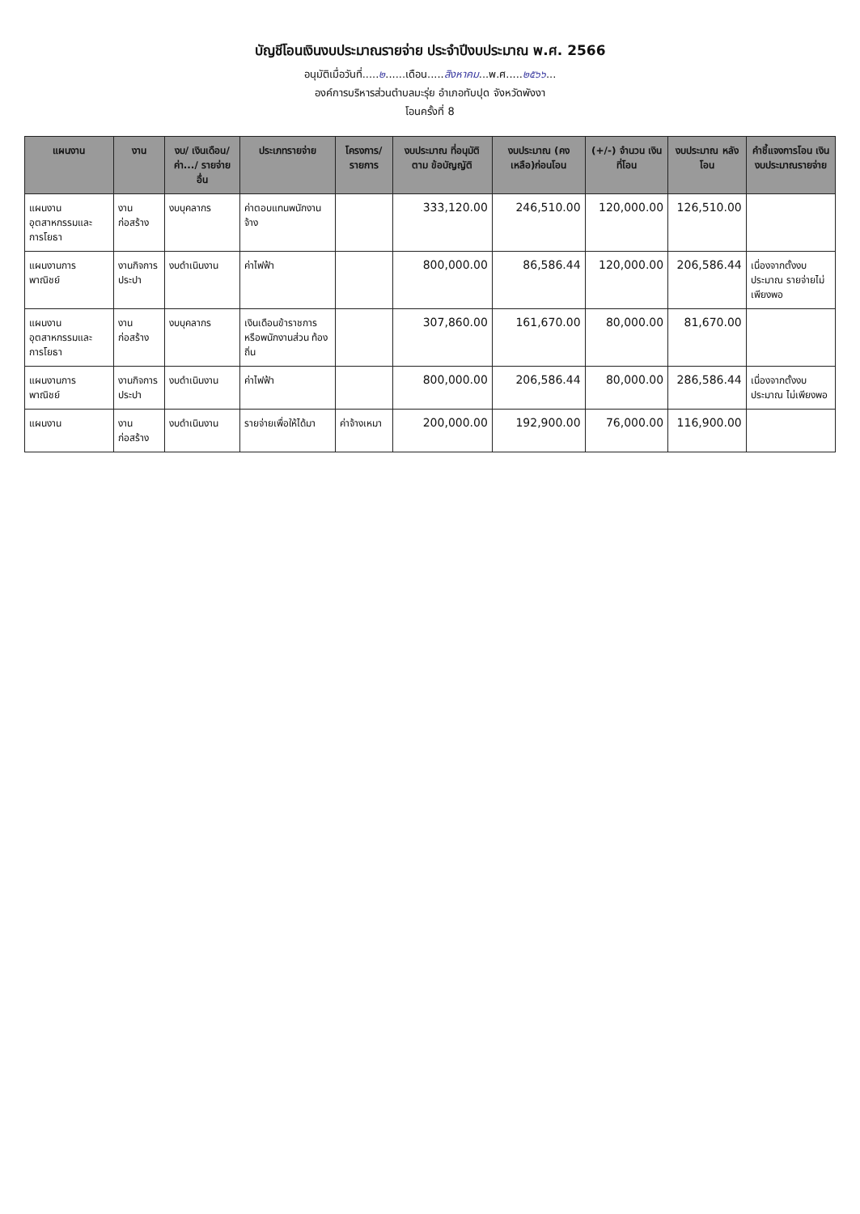บัญชีโอนเงินงบประมาณรายจ่าย ประจำปีงบประมาณ พ.ศ. 2566
อนุมัติเมื่อวันที่.....๒......เดือน.....สิงหาคม...พ.ศ.....๒๕๖๖...
องค์การบริหารส่วนตำบลมะรุ่ย อำเภอทับปุด จังหวัดพังงา
โอนครั้งที่ 8
| แผนงาน | งาน | งบ/ เงินเดือน/ ค่า.../ รายจ่ายอื่น | ประเภทรายจ่าย | โครงการ/ รายการ | งบประมาณ ที่อนุมัติตาม ข้อบัญญัติ | งบประมาณ (คงเหลือ)ก่อนโอน | (+/-) จำนวน เงินที่โอน | งบประมาณ หลังโอน | คำชี้แจงการโอน เงินงบประมาณรายจ่าย |
| --- | --- | --- | --- | --- | --- | --- | --- | --- | --- |
| แผนงาน อุตสาหกรรมและ การโยธา | งานก่อสร้าง | งบบุคลากร | ค่าตอบแทนพนักงาน จ้าง | | 333,120.00 | 246,510.00 | 120,000.00 | 126,510.00 | |
| แผนงานการ พาณิชย์ | งานกิจการประปา | งบดำเนินงาน | ค่าไฟฟ้า | | 800,000.00 | 86,586.44 | 120,000.00 | 206,586.44 | เนื่องจากตั้งงบประมาณ รายจ่ายไม่เพียงพอ |
| แผนงาน อุตสาหกรรมและ การโยธา | งานก่อสร้าง | งบบุคลากร | เงินเดือนข้าราชการ หรือพนักงานส่วน ท้องถิ่น | | 307,860.00 | 161,670.00 | 80,000.00 | 81,670.00 | |
| แผนงานการ พาณิชย์ | งานกิจการประปา | งบดำเนินงาน | ค่าไฟฟ้า | | 800,000.00 | 206,586.44 | 80,000.00 | 286,586.44 | เนื่องจากตั้งงบประมาณ ไม่เพียงพอ |
| แผนงาน | งานก่อสร้าง | งบดำเนินงาน | รายจ่ายเพื่อให้ได้มา | ค่าจ้างเหมา | 200,000.00 | 192,900.00 | 76,000.00 | 116,900.00 | |